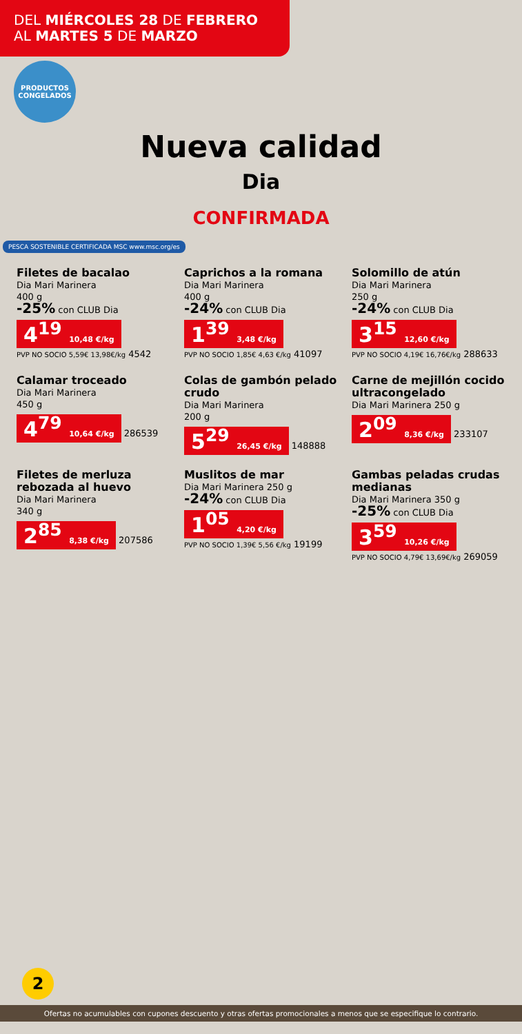DEL MIÉRCOLES 28 DE FEBRERO
AL MARTES 5 DE MARZO
PRODUCTOS CONGELADOS
Nueva calidad
Dia
CONFIRMADA
PESCA SOSTENIBLE CERTIFICADA MSC www.msc.org/es
Filetes de bacalao
Dia Mari Marinera
400 g
-25% con CLUB Dia
4<sup>19</sup> 10,48 €/kg
PVP NO SOCIO 5,59€ 13,98€/kg 4542
Caprichos a la romana
Dia Mari Marinera
400 g
-24% con CLUB Dia
1<sup>39</sup> 3,48 €/kg
PVP NO SOCIO 1,85€ 4,63 €/kg 41097
Solomillo de atún
Dia Mari Marinera
250 g
-24% con CLUB Dia
3<sup>15</sup> 12,60 €/kg
PVP NO SOCIO 4,19€ 16,76€/kg 288633
Calamar troceado
Dia Mari Marinera
450 g
4<sup>79</sup> 10,64 €/kg 286539
Colas de gambón pelado crudo
Dia Mari Marinera
200 g
5<sup>29</sup> 26,45 €/kg 148888
Carne de mejillón cocido ultracongelado
Dia Mari Marinera 250 g
2<sup>09</sup> 8,36 €/kg 233107
Filetes de merluza rebozada al huevo
Dia Mari Marinera
340 g
2<sup>85</sup> 8,38 €/kg 207586
Muslitos de mar
Dia Mari Marinera 250 g
-24% con CLUB Dia
1<sup>05</sup> 4,20 €/kg
PVP NO SOCIO 1,39€ 5,56 €/kg 19199
Gambas peladas crudas medianas
Dia Mari Marinera 350 g
-25% con CLUB Dia
3<sup>59</sup> 10,26 €/kg
PVP NO SOCIO 4,79€ 13,69€/kg 269059
2
Ofertas no acumulables con cupones descuento y otras ofertas promocionales a menos que se especifique lo contrario.